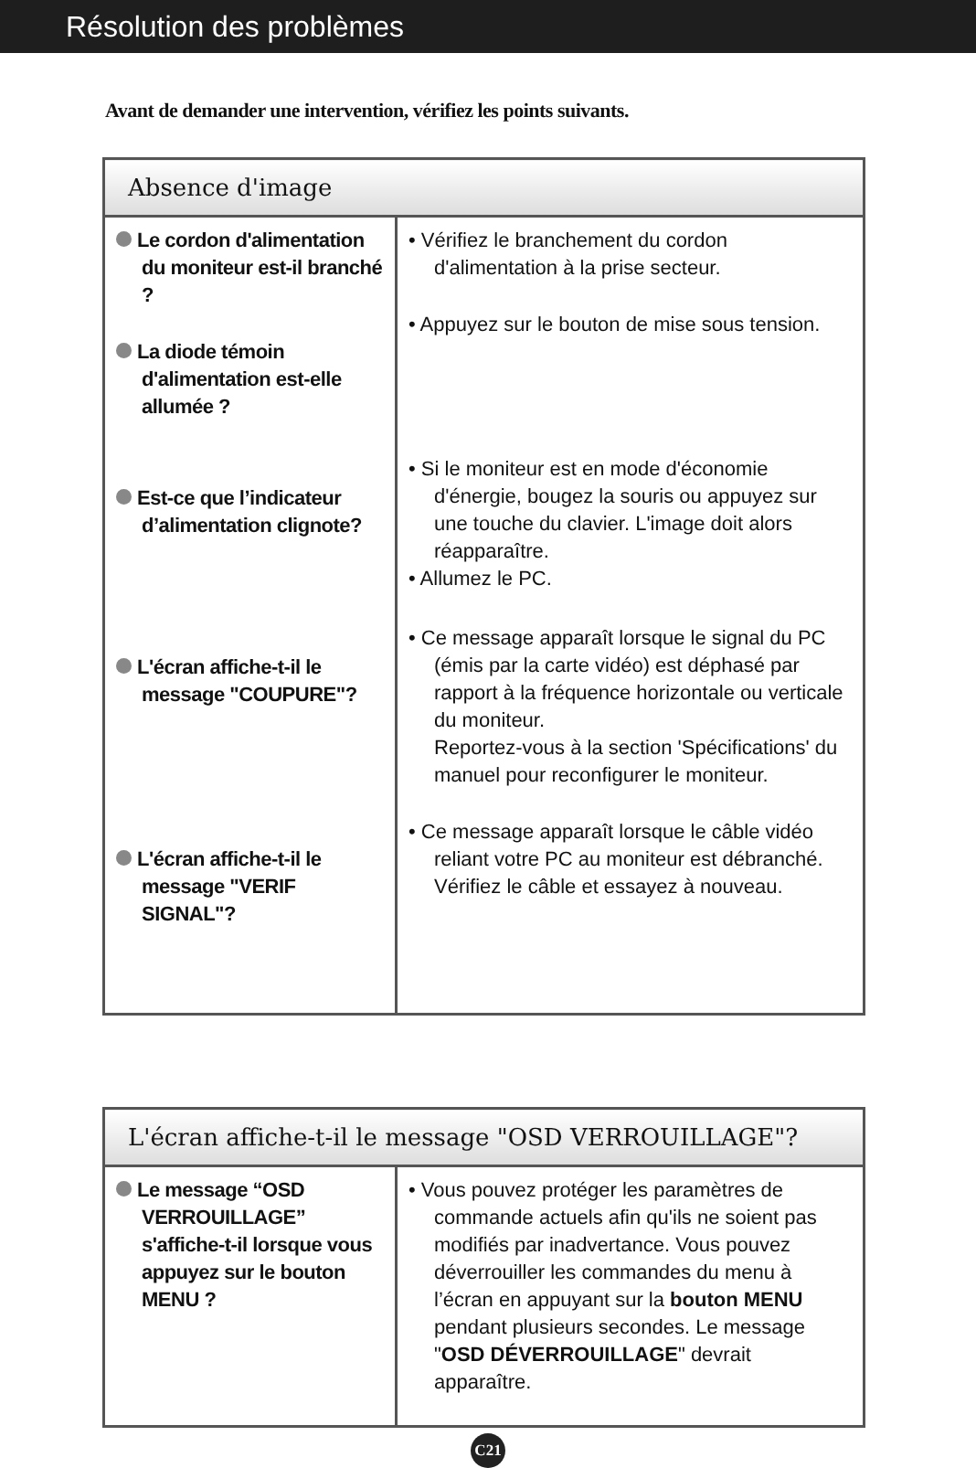Résolution des problèmes
Avant de demander une intervention, vérifiez les points suivants.
| Absence d'image | |
| --- | --- |
| Le cordon d'alimentation du moniteur est-il branché ? La diode témoin d'alimentation est-elle allumée ? Est-ce que l’indicateur d’alimentation clignote? L'écran affiche-t-il le message "COUPURE"? L'écran affiche-t-il le message "VERIF SIGNAL"? | • Vérifiez le branchement du cordon d'alimentation à la prise secteur. • Appuyez sur le bouton de mise sous tension. • Si le moniteur est en mode d'économie d'énergie, bougez la souris ou appuyez sur une touche du clavier. L'image doit alors réapparaître. • Allumez le PC. • Ce message apparaît lorsque le signal du PC (émis par la carte vidéo) est déphasé par rapport à la fréquence horizontale ou verticale du moniteur. Reportez-vous à la section 'Spécifications' du manuel pour reconfigurer le moniteur. • Ce message apparaît lorsque le câble vidéo reliant votre PC au moniteur est débranché. Vérifiez le câble et essayez à nouveau. |
| L'écran affiche-t-il le message "OSD VERROUILLAGE"? | |
| --- | --- |
| Le message “OSD VERROUILLAGE” s'affiche-t-il lorsque vous appuyez sur le bouton MENU ? | • Vous pouvez protéger les paramètres de commande actuels afin qu'ils ne soient pas modifiés par inadvertance. Vous pouvez déverrouiller les commandes du menu à l’écran en appuyant sur la bouton MENU pendant plusieurs secondes. Le message " OSD DÉVERROUILLAGE " devrait apparaître. |
C21